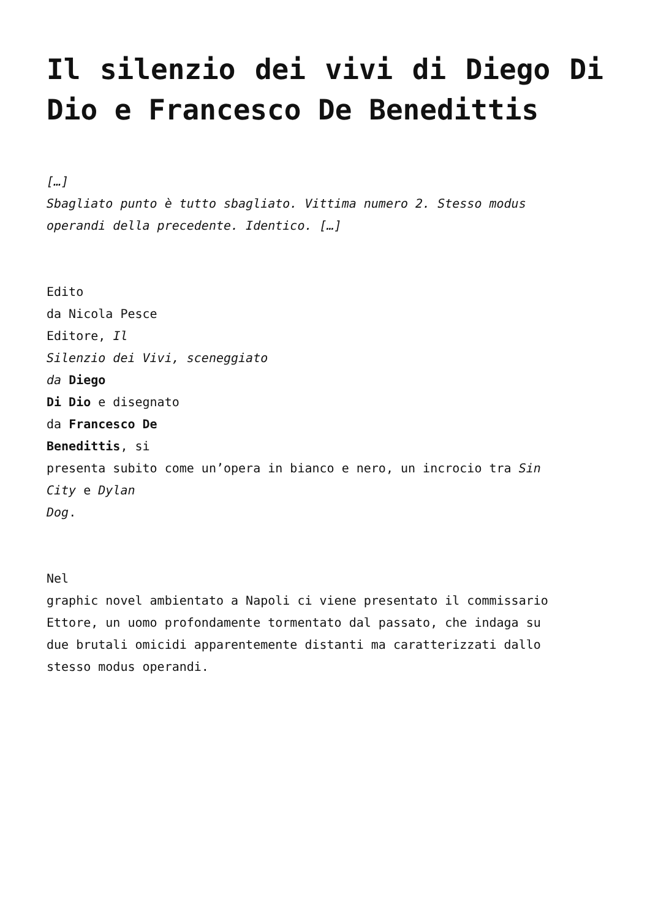Il silenzio dei vivi di Diego Di Dio e Francesco De Benedittis
[…]
Sbagliato punto è tutto sbagliato. Vittima numero 2. Stesso modus
operandi della precedente. Identico. […]
Edito
da Nicola Pesce
Editore, Il
Silenzio dei Vivi, sceneggiato
da Diego
Di Dio e disegnato
da Francesco De
Benedittis, si
presenta subito come un’opera in bianco e nero, un incrocio tra Sin
City e Dylan
Dog.
Nel
graphic novel ambientato a Napoli ci viene presentato il commissario
Ettore, un uomo profondamente tormentato dal passato, che indaga su
due brutali omicidi apparentemente distanti ma caratterizzati dallo
stesso modus operandi.